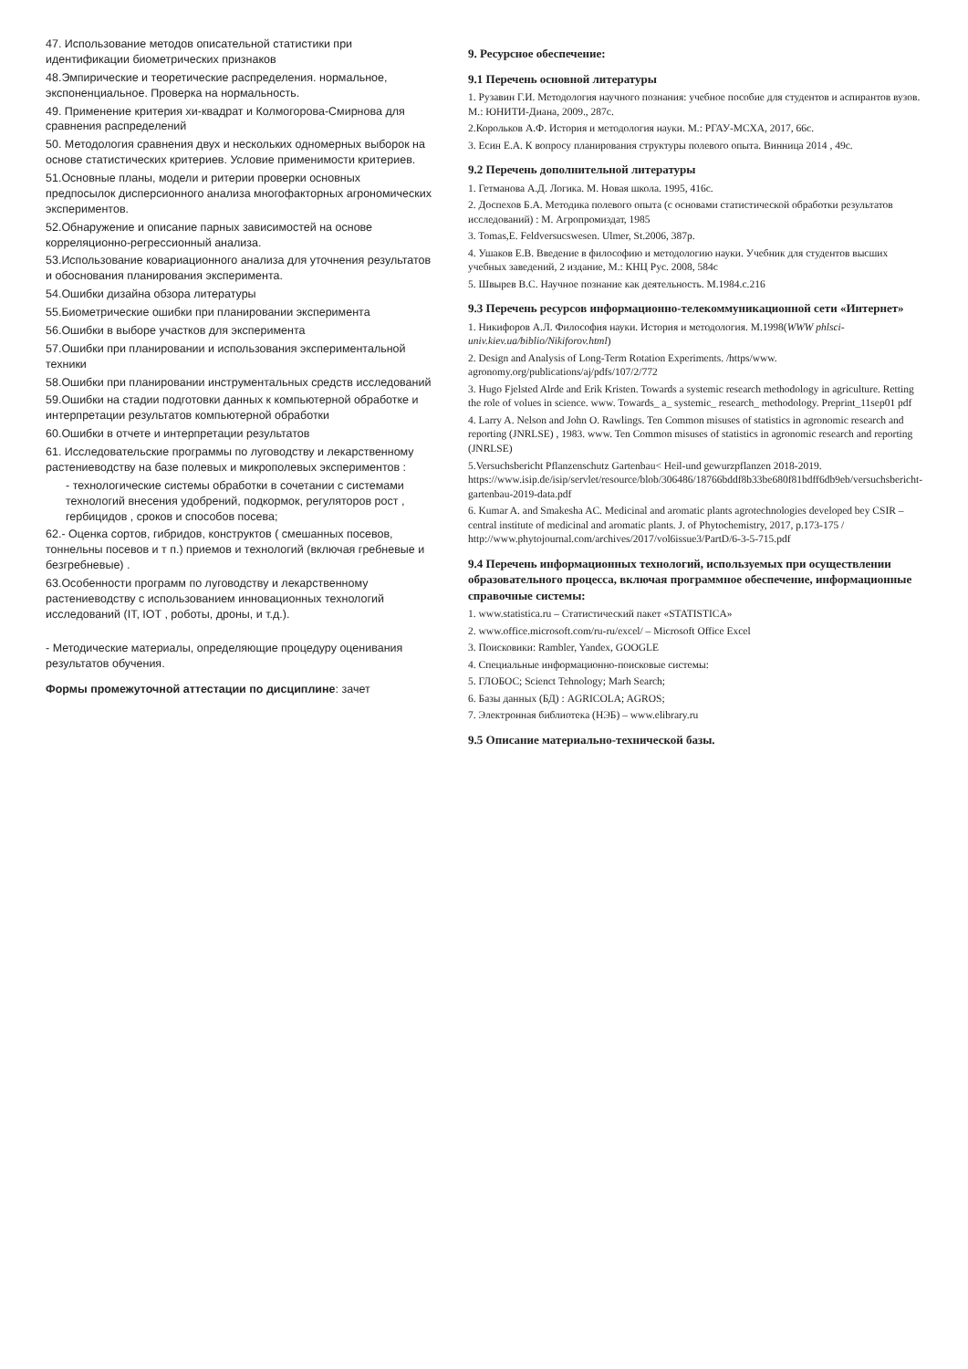47. Использование методов описательной статистики при идентификации биометрических признаков
48.Эмпирические и теоретические распределения. нормальное, экспоненциальное. Проверка на нормальность.
49. Применение критерия хи-квадрат и Колмогорова-Смирнова для сравнения распределений
50. Методология сравнения двух и нескольких одномерных выборок на основе статистических критериев. Условие применимости критериев.
51.Основные планы, модели и ритерии проверки основных предпосылок дисперсионного анализа многофакторных агрономических экспериментов.
52.Обнаружение и описание парных зависимостей на основе корреляционно-регрессионный анализа.
53.Использование ковариационного анализа для уточнения результатов и обоснования планирования эксперимента.
54.Ошибки дизайна обзора литературы
55.Биометрические ошибки при планировании эксперимента
56.Ошибки в выборе участков для эксперимента
57.Ошибки при планировании и использования экспериментальной техники
58.Ошибки при планировании инструментальных средств исследований
59.Ошибки на стадии подготовки данных к компьютерной обработке и интерпретации результатов компьютерной обработки
60.Ошибки в отчете и интерпретации результатов
61. Исследовательские программы по луговодству и лекарственному растениеводству на базе полевых и микрополевых экспериментов :
- технологические системы обработки в сочетании с системами технологий внесения удобрений, подкормок, регуляторов рост , гербицидов , сроков и способов посева;
62.- Оценка сортов, гибридов, конструктов ( смешанных посевов, тоннельны посевов и т п.) приемов и технологий (включая гребневые и безгребневые) .
63.Особенности программ по луговодству и лекарственному растениеводству с использованием инновационных технологий исследований (IT, IOT , роботы, дроны, и т.д.).
- Методические материалы, определяющие процедуру оценивания результатов обучения.
Формы промежуточной аттестации по дисциплине: зачет
9. Ресурсное обеспечение:
9.1 Перечень основной литературы
1. Рузавин Г.И. Методология научного познания: учебное пособие для студентов и аспирантов вузов. М.: ЮНИТИ-Диана, 2009., 287с.
2.Корольков А.Ф. История и методология науки. М.: РГАУ-МСХА, 2017, 66с.
3. Есин Е.А. К вопросу планирования структуры полевого опыта. Винница 2014 , 49с.
9.2 Перечень дополнительной литературы
1. Гетманова А.Д. Логика. М. Новая школа. 1995, 416с.
2. Доспехов Б.А. Методика полевого опыта (с основами статистической обработки результатов исследований) : М. Агропромиздат, 1985
3. Tomas,E. Feldversucswesen. Ulmer, St.2006, 387p.
4. Ушаков Е.В. Введение в философию и методологию науки. Учебник для студентов высших учебных заведений, 2 издание, М.: КНЦ Рус. 2008, 584с
5. Швырев В.С. Научное познание как деятельность. М.1984.с.216
9.3 Перечень ресурсов информационно-телекоммуникационной сети «Интернет»
1. Никифоров А.Л. Философия науки. История и методология. М.1998(WWW phlsci-univ.kiev.ua/biblio/Nikiforov.html)
2. Design and Analysis of Long-Term Rotation Experiments. /https/www. agronomy.org/publications/aj/pdfs/107/2/772
3. Hugo Fjelsted Alrde and Erik Kristen. Towards a systemic research methodology in agriculture. Retting the role of volues in science. www. Towards_ a_ systemic_ research_ methodology. Preprint_11sep01 pdf
4. Larry A. Nelson and John O. Rawlings. Ten Common misuses of statistics in agronomic research and reporting (JNRLSE) , 1983. www. Ten Common misuses of statistics in agronomic research and reporting (JNRLSE)
5.Versuchsbericht Pflanzenschutz Gartenbau< Heil-und gewurzpflanzen 2018-2019. https://www.isip.de/isip/servlet/resource/blob/306486/18766bddf8b33be680f81bdff6db9eb/versuchsbericht-gartenbau-2019-data.pdf
6. Kumar A. and Smakesha AC. Medicinal and aromatic plants agrotechnologies developed bey CSIR –central institute of medicinal and aromatic plants. J. of Phytochemistry, 2017, p.173-175 / http://www.phytojournal.com/archives/2017/vol6issue3/PartD/6-3-5-715.pdf
9.4 Перечень информационных технологий, используемых при осуществлении образовательного процесса, включая программное обеспечение, информационные справочные системы:
1. www.statistica.ru – Статистический пакет «STATISTICA»
2. www.office.microsoft.com/ru-ru/excel/ – Microsoft Office Excel
3. Поисковики: Rambler, Yandex, GOOGLE
4. Специальные информационно-поисковые системы:
5. ГЛОБОС; Scienct Tehnology; Marh Search;
6. Базы данных (БД) : AGRICOLA; AGROS;
7. Электронная библиотека (НЭБ) – www.elibrary.ru
9.5 Описание материально-технической базы.